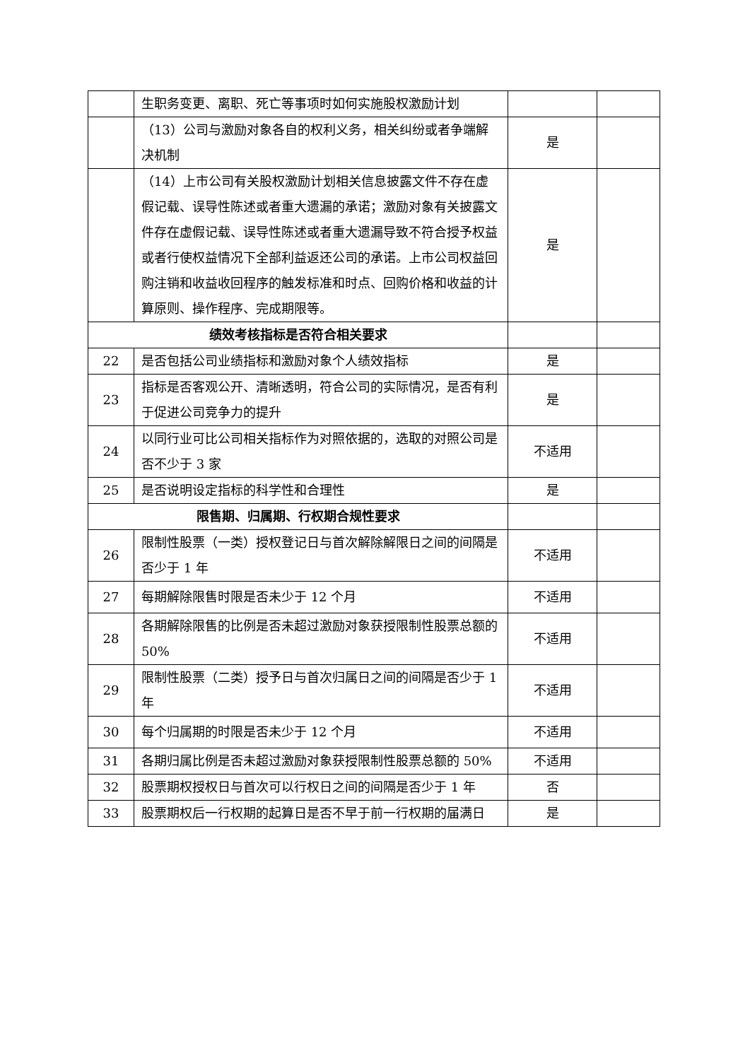| | 生职务变更、离职、死亡等事项时如何实施股权激励计划 | | |
| | （13）公司与激励对象各自的权利义务，相关纠纷或者争端解决机制 | 是 | |
| | （14）上市公司有关股权激励计划相关信息披露文件不存在虚假记载、误导性陈述或者重大遗漏的承诺；激励对象有关披露文件存在虚假记载、误导性陈述或者重大遗漏导致不符合授予权益或者行使权益情况下全部利益返还公司的承诺。上市公司权益回购注销和收益收回程序的触发标准和时点、回购价格和收益的计算原则、操作程序、完成期限等。 | 是 | |
| 绩效考核指标是否符合相关要求 | | | |
| 22 | 是否包括公司业绩指标和激励对象个人绩效指标 | 是 | |
| 23 | 指标是否客观公开、清晰透明，符合公司的实际情况，是否有利于促进公司竞争力的提升 | 是 | |
| 24 | 以同行业可比公司相关指标作为对照依据的，选取的对照公司是否不少于 3 家 | 不适用 | |
| 25 | 是否说明设定指标的科学性和合理性 | 是 | |
| 限售期、归属期、行权期合规性要求 | | | |
| 26 | 限制性股票（一类）授权登记日与首次解除解限日之间的间隔是否少于 1 年 | 不适用 | |
| 27 | 每期解除限售时限是否未少于 12 个月 | 不适用 | |
| 28 | 各期解除限售的比例是否未超过激励对象获授限制性股票总额的 50% | 不适用 | |
| 29 | 限制性股票（二类）授予日与首次归属日之间的间隔是否少于 1 年 | 不适用 | |
| 30 | 每个归属期的时限是否未少于 12 个月 | 不适用 | |
| 31 | 各期归属比例是否未超过激励对象获授限制性股票总额的 50% | 不适用 | |
| 32 | 股票期权授权日与首次可以行权日之间的间隔是否少于 1 年 | 否 | |
| 33 | 股票期权后一行权期的起算日是否不早于前一行权期的届满日 | 是 | |